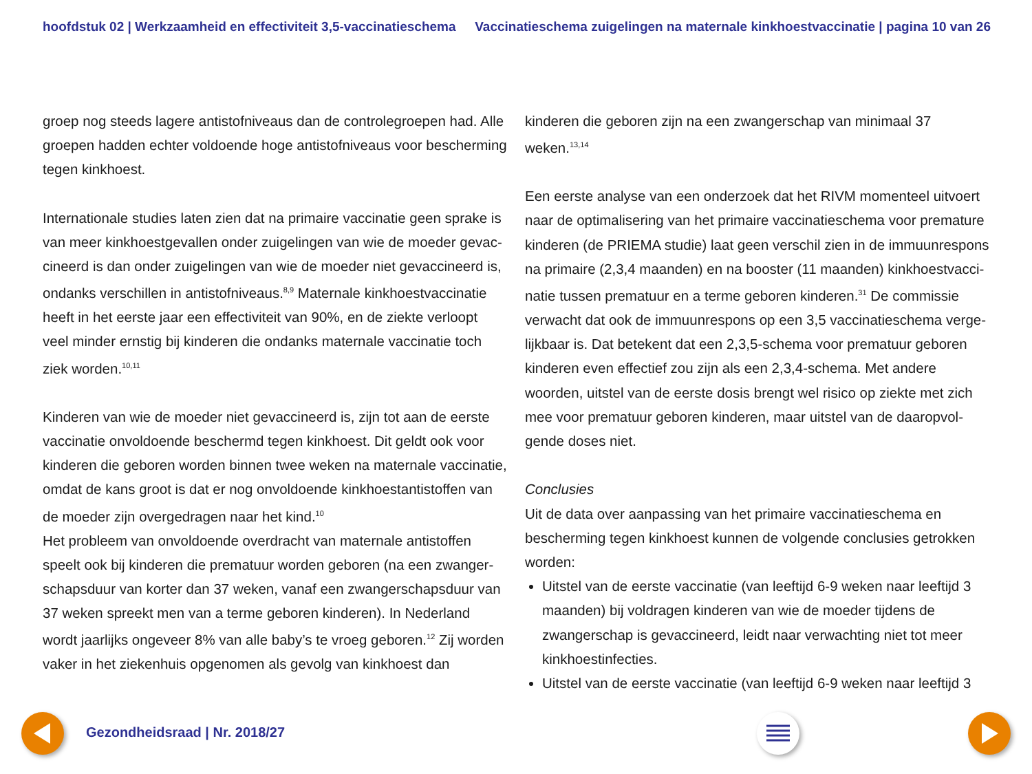hoofdstuk 02 | Werkzaamheid en effectiviteit 3,5-vaccinatieschema Vaccinatieschema zuigelingen na maternale kinkhoestvaccinatie | pagina 10 van 26
groep nog steeds lagere antistofniveaus dan de controlegroepen had. Alle groepen hadden echter voldoende hoge antistofniveaus voor bescherming tegen kinkhoest.
Internationale studies laten zien dat na primaire vaccinatie geen sprake is van meer kinkhoestgevallen onder zuigelingen van wie de moeder gevac­cineerd is dan onder zuigelingen van wie de moeder niet gevaccineerd is, ondanks verschillen in antistofniveaus.<sup>8,9</sup> Maternale kinkhoestvaccinatie heeft in het eerste jaar een effectiviteit van 90%, en de ziekte verloopt veel minder ernstig bij kinderen die ondanks maternale vaccinatie toch ziek worden.<sup>10,11</sup>
Kinderen van wie de moeder niet gevaccineerd is, zijn tot aan de eerste vaccinatie onvoldoende beschermd tegen kinkhoest. Dit geldt ook voor kinderen die geboren worden binnen twee weken na maternale vaccinatie, omdat de kans groot is dat er nog onvoldoende kinkhoestantistoffen van de moeder zijn overgedragen naar het kind.<sup>10</sup>
Het probleem van onvoldoende overdracht van maternale antistoffen speelt ook bij kinderen die prematuur worden geboren (na een zwanger­schapsduur van korter dan 37 weken, vanaf een zwangerschapsduur van 37 weken spreekt men van a terme geboren kinderen). In Nederland wordt jaarlijks ongeveer 8% van alle baby’s te vroeg geboren.<sup>12</sup> Zij worden vaker in het ziekenhuis opgenomen als gevolg van kinkhoest dan
kinderen die geboren zijn na een zwangerschap van minimaal 37 weken.<sup>13,14</sup>
Een eerste analyse van een onderzoek dat het RIVM momenteel uitvoert naar de optimalisering van het primaire vaccinatieschema voor premature kinderen (de PRIEMA studie) laat geen verschil zien in de immuunrespons na primaire (2,3,4 maanden) en na booster (11 maanden) kinkhoestvacci­natie tussen prematuur en a terme geboren kinderen.<sup>31</sup> De commissie verwacht dat ook de immuunrespons op een 3,5 vaccinatieschema verge­lijkbaar is. Dat betekent dat een 2,3,5-schema voor prematuur geboren kinderen even effectief zou zijn als een 2,3,4-schema. Met andere woorden, uitstel van de eerste dosis brengt wel risico op ziekte met zich mee voor prematuur geboren kinderen, maar uitstel van de daaropvol­gende doses niet.
Conclusies
Uit de data over aanpassing van het primaire vaccinatieschema en bescherming tegen kinkhoest kunnen de volgende conclusies getrokken worden:
Uitstel van de eerste vaccinatie (van leeftijd 6-9 weken naar leeftijd 3 maanden) bij voldragen kinderen van wie de moeder tijdens de zwangerschap is gevaccineerd, leidt naar verwachting niet tot meer kinkhoestinfecties.
Uitstel van de eerste vaccinatie (van leeftijd 6-9 weken naar leeftijd 3
Gezondheidsraad | Nr. 2018/27